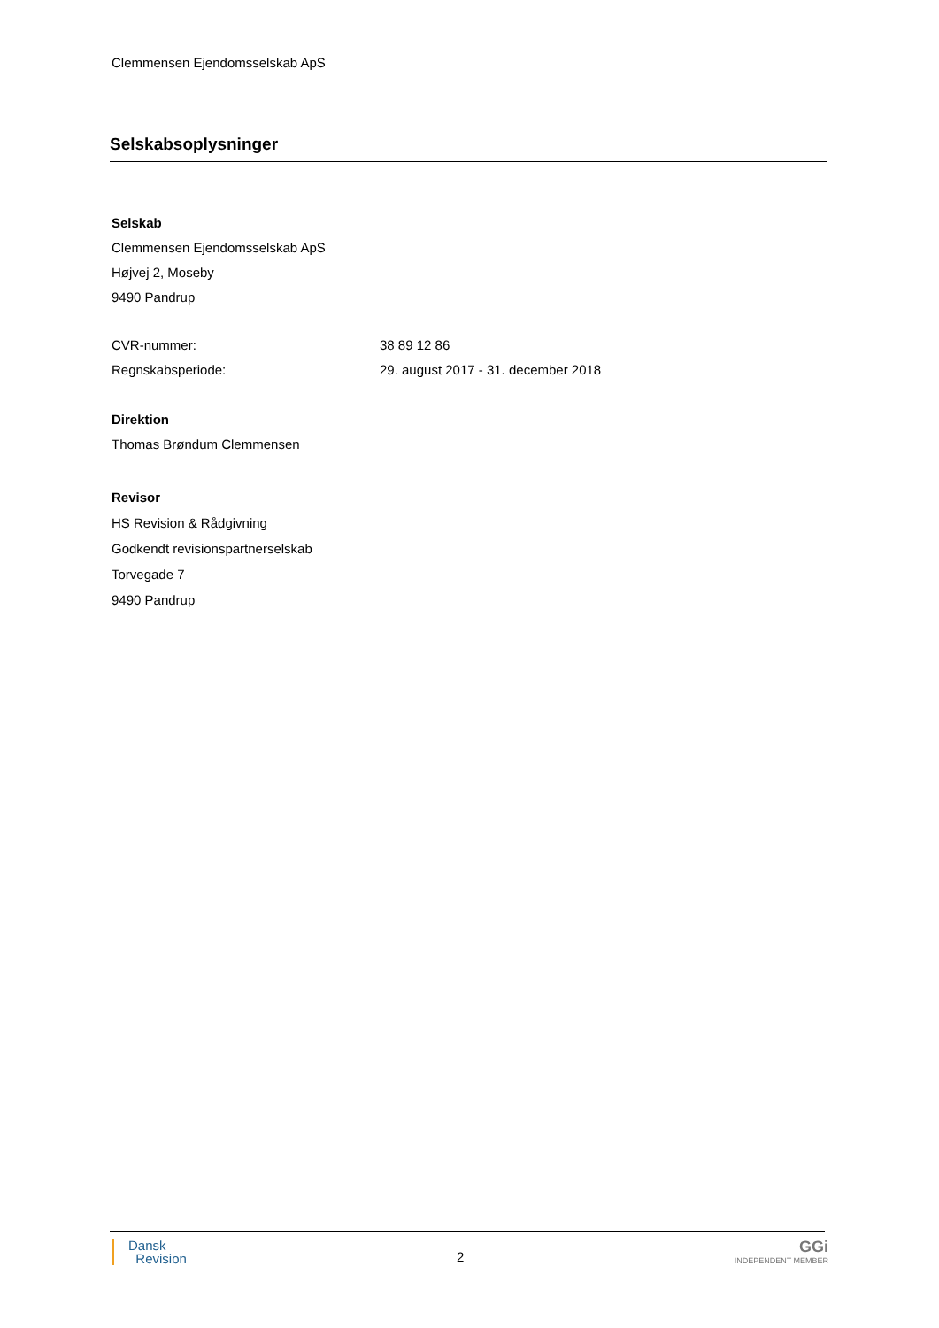Clemmensen Ejendomsselskab ApS
Selskabsoplysninger
Selskab
Clemmensen Ejendomsselskab ApS
Højvej 2, Moseby
9490 Pandrup
CVR-nummer: 38 89 12 86
Regnskabsperiode: 29. august 2017 - 31. december 2018
Direktion
Thomas Brøndum Clemmensen
Revisor
HS Revision & Rådgivning
Godkendt revisionspartnerselskab
Torvegade 7
9490 Pandrup
Dansk
Revision
2
GGi
INDEPENDENT MEMBER